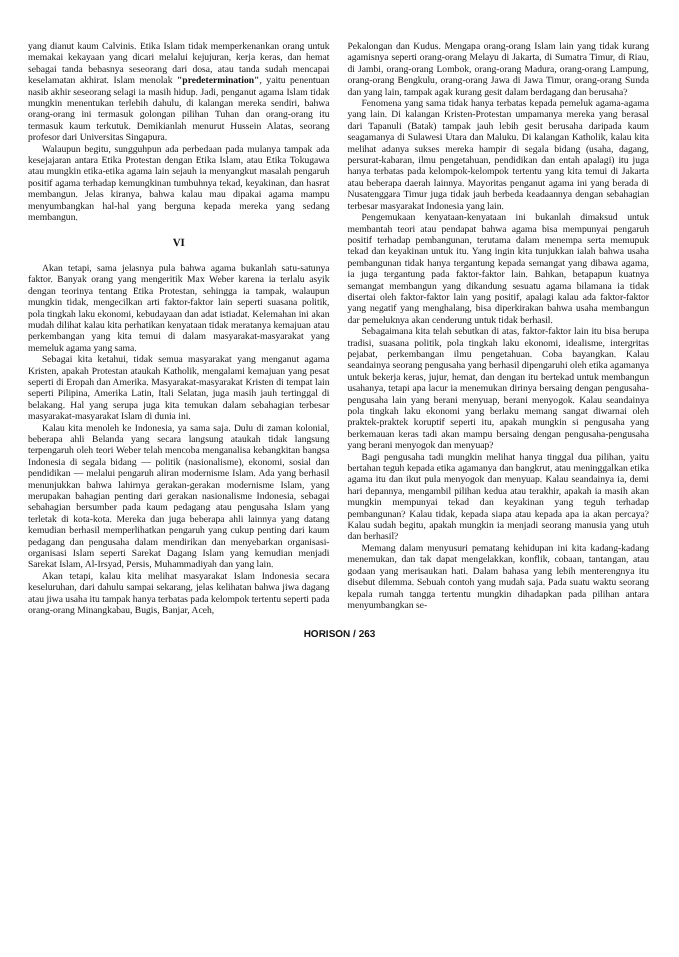yang dianut kaum Calvinis. Etika Islam tidak memperkenankan orang untuk memakai kekayaan yang dicari melalui kejujuran, kerja keras, dan hemat sebagai tanda bebasnya seseorang dari dosa, atau tanda sudah mencapai keselamatan akhirat. Islam menolak "predetermination", yaitu penentuan nasib akhir seseorang selagi ia masih hidup. Jadi, penganut agama Islam tidak mungkin menentukan terlebih dahulu, di kalangan mereka sendiri, bahwa orang-orang ini termasuk golongan pilihan Tuhan dan orang-orang itu termasuk kaum terkutuk. Demikianlah menurut Hussein Alatas, seorang profesor dari Universitas Singapura.
Walaupun begitu, sungguhpun ada perbedaan pada mulanya tampak ada kesejajaran antara Etika Protestan dengan Etika Islam, atau Etika Tokugawa atau mungkin etika-etika agama lain sejauh ia menyangkut masalah pengaruh positif agama terhadap kemungkinan tumbuhnya tekad, keyakinan, dan hasrat membangun. Jelas kiranya, bahwa kalau mau dipakai agama mampu menyumbangkan hal-hal yang berguna kepada mereka yang sedang membangun.
VI
Akan tetapi, sama jelasnya pula bahwa agama bukanlah satu-satunya faktor. Banyak orang yang mengeritik Max Weber karena ia terlalu asyik dengan teorinya tentang Etika Protestan, sehingga ia tampak, walaupun mungkin tidak, mengecilkan arti faktor-faktor lain seperti suasana politik, pola tingkah laku ekonomi, kebudayaan dan adat istiadat. Kelemahan ini akan mudah dilihat kalau kita perhatikan kenyataan tidak meratanya kemajuan atau perkembangan yang kita temui di dalam masyarakat-masyarakat yang memeluk agama yang sama.
Sebagai kita ketahui, tidak semua masyarakat yang menganut agama Kristen, apakah Protestan ataukah Katholik, mengalami kemajuan yang pesat seperti di Eropah dan Amerika. Masyarakat-masyarakat Kristen di tempat lain seperti Pilipina, Amerika Latin, Itali Selatan, juga masih jauh tertinggal di belakang. Hal yang serupa juga kita temukan dalam sebahagian terbesar masyarakat-masyarakat Islam di dunia ini.
Kalau kita menoleh ke Indonesia, ya sama saja. Dulu di zaman kolonial, beberapa ahli Belanda yang secara langsung ataukah tidak langsung terpengaruh oleh teori Weber telah mencoba menganalisa kebangkitan bangsa Indonesia di segala bidang — politik (nasionalisme), ekonomi, sosial dan pendidikan — melalui pengaruh aliran modernisme Islam. Ada yang berhasil menunjukkan bahwa lahirnya gerakan-gerakan modernisme Islam, yang merupakan bahagian penting dari gerakan nasionalisme Indonesia, sebagai sebahagian bersumber pada kaum pedagang atau pengusaha Islam yang terletak di kota-kota. Mereka dan juga beberapa ahli lainnya yang datang kemudian berhasil memperlihatkan pengaruh yang cukup penting dari kaum pedagang dan pengusaha dalam mendirikan dan menyebarkan organisasi-organisasi Islam seperti Sarekat Dagang Islam yang kemudian menjadi Sarekat Islam, Al-Irsyad, Persis, Muhammadiyah dan yang lain.
Akan tetapi, kalau kita melihat masyarakat Islam Indonesia secara keseluruhan, dari dahulu sampai sekarang, jelas kelihatan bahwa jiwa dagang atau jiwa usaha itu tampak hanya terbatas pada kelompok tertentu seperti pada orang-orang Minangkabau, Bugis, Banjar, Aceh,
Pekalongan dan Kudus. Mengapa orang-orang Islam lain yang tidak kurang agamisnya seperti orang-orang Melayu di Jakarta, di Sumatra Timur, di Riau, di Jambi, orang-orang Lombok, orang-orang Madura, orang-orang Lampung, orang-orang Bengkulu, orang-orang Jawa di Jawa Timur, orang-orang Sunda dan yang lain, tampak agak kurang gesit dalam berdagang dan berusaha?
Fenomena yang sama tidak hanya terbatas kepada pemeluk agama-agama yang lain. Di kalangan Kristen-Protestan umpamanya mereka yang berasal dari Tapanuli (Batak) tampak jauh lebih gesit berusaha daripada kaum seagamanya di Sulawesi Utara dan Maluku. Di kalangan Katholik, kalau kita melihat adanya sukses mereka hampir di segala bidang (usaha, dagang, persurat-kabaran, ilmu pengetahuan, pendidikan dan entah apalagi) itu juga hanya terbatas pada kelompok-kelompok tertentu yang kita temui di Jakarta atau beberapa daerah lainnya. Mayoritas penganut agama ini yang berada di Nusatenggara Timur juga tidak jauh berbeda keadaannya dengan sebahagian terbesar masyarakat Indonesia yang lain.
Pengemukaan kenyataan-kenyataan ini bukanlah dimaksud untuk membantah teori atau pendapat bahwa agama bisa mempunyai pengaruh positif terhadap pembangunan, terutama dalam menempa serta memupuk tekad dan keyakinan untuk itu. Yang ingin kita tunjukkan ialah bahwa usaha pembangunan tidak hanya tergantung kepada semangat yang dibawa agama, ia juga tergantung pada faktor-faktor lain. Bahkan, betapapun kuatnya semangat membangun yang dikandung sesuatu agama bilamana ia tidak disertai oleh faktor-faktor lain yang positif, apalagi kalau ada faktor-faktor yang negatif yang menghalang, bisa diperkirakan bahwa usaha membangun dar pemeluknya akan cenderung untuk tidak berhasil.
Sebagaimana kita telah sebutkan di atas, faktor-faktor lain itu bisa berupa tradisi, suasana politik, pola tingkah laku ekonomi, idealisme, intergritas pejabat, perkembangan ilmu pengetahuan. Coba bayangkan. Kalau seandainya seorang pengusaha yang berhasil dipengaruhi oleh etika agamanya untuk bekerja keras, jujur, hemat, dan dengan itu bertekad untuk membangun usahanya, tetapi apa lacur ia menemukan dirinya bersaing dengan pengusaha-pengusaha lain yang berani menyuap, berani menyogok. Kalau seandainya pola tingkah laku ekonomi yang berlaku memang sangat diwarnai oleh praktek-praktek koruptif seperti itu, apakah mungkin si pengusaha yang berkemauan keras tadi akan mampu bersaing dengan pengusaha-pengusaha yang berani menyogok dan menyuap?
Bagi pengusaha tadi mungkin melihat hanya tinggal dua pilihan, yaitu bertahan teguh kepada etika agamanya dan bangkrut, atau meninggalkan etika agama itu dan ikut pula menyogok dan menyuap. Kalau seandainya ia, demi hari depannya, mengambil pilihan kedua atau terakhir, apakah ia masih akan mungkin mempunyai tekad dan keyakinan yang teguh terhadap pembangunan? Kalau tidak, kepada siapa atau kepada apa ia akan percaya? Kalau sudah begitu, apakah mungkin ia menjadi seorang manusia yang utuh dan berhasil?
Memang dalam menyusuri pematang kehidupan ini kita kadang-kadang menemukan, dan tak dapat mengelakkan, konflik, cobaan, tantangan, atau godaan yang merisaukan hati. Dalam bahasa yang lebih menterengnya itu disebut dilemma. Sebuah contoh yang mudah saja. Pada suatu waktu seorang kepala rumah tangga tertentu mungkin dihadapkan pada pilihan antara menyumbangkan se-
HORISON / 263